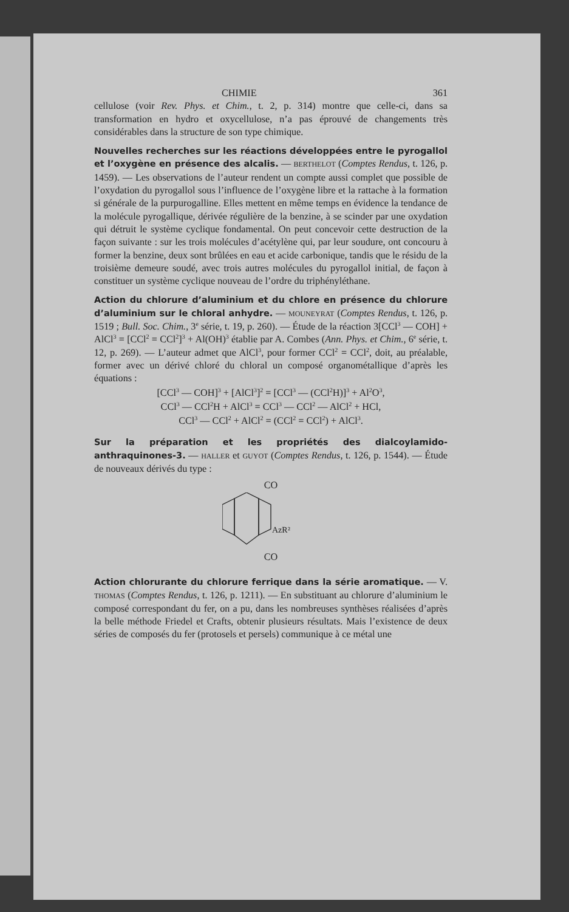CHIMIE 361
cellulose (voir Rev. Phys. et Chim., t. 2, p. 314) montre que celle-ci, dans sa transformation en hydro et oxycellulose, n’a pas éprouvé de changements très considérables dans la structure de son type chimique.
Nouvelles recherches sur les réactions développées entre le pyrogallol et l’oxygène en présence des alcalis. — BERTHELOT (Comptes Rendus, t. 126, p. 1459). — Les observations de l’auteur rendent un compte aussi complet que possible de l’oxydation du pyrogallol sous l’influence de l’oxygène libre et la rattache à la formation si générale de la purpurogalline. Elles mettent en même temps en évidence la tendance de la molécule pyrogallique, dérivée régulière de la benzine, à se scinder par une oxydation qui détruit le système cyclique fondamental. On peut concevoir cette destruction de la façon suivante : sur les trois molécules d’acétylène qui, par leur soudure, ont concouru à former la benzine, deux sont brûlées en eau et acide carbonique, tandis que le résidu de la troisième demeure soudé, avec trois autres molécules du pyrogallol initial, de façon à constituer un système cyclique nouveau de l’ordre du triphényléthane.
Action du chlorure d’aluminium et du chlore en présence du chlorure d’aluminium sur le chloral anhydre. — MOUNEYRAT (Comptes Rendus, t. 126, p. 1519 ; Bull. Soc. Chim., 3<sup>e</sup> série, t. 19, p. 260). — Étude de la réaction 3[CCl<sup>3</sup> — COH] + AlCl<sup>3</sup> = [CCl<sup>2</sup> = CCl<sup>2</sup>]<sup>3</sup> + Al(OH)<sup>3</sup> établie par A. Combes (Ann. Phys. et Chim., 6<sup>e</sup> série, t. 12, p. 269). — L’auteur admet que AlCl<sup>3</sup>, pour former CCl<sup>2</sup> = CCl<sup>2</sup>, doit, au préalable, former avec un dérivé chloré du chloral un composé organométallique d’après les équations :
[CCl<sup>3</sup> — COH]<sup>3</sup> + [AlCl<sup>3</sup>]<sup>2</sup> = [CCl<sup>3</sup> — (CCl<sup>2</sup>H)]<sup>3</sup> + Al<sup>2</sup>O<sup>3</sup>,
CCl<sup>3</sup> — CCl<sup>2</sup>H + AlCl<sup>3</sup> = CCl<sup>3</sup> — CCl<sup>2</sup> — AlCl<sup>2</sup> + HCl,
CCl<sup>3</sup> — CCl<sup>2</sup> + AlCl<sup>2</sup> = (CCl<sup>2</sup> = CCl<sup>2</sup>) + AlCl<sup>3</sup>.
Sur la préparation et les propriétés des dialcoylamido-anthraquinones-3. — HALLER et GUYOT (Comptes Rendus, t. 126, p. 1544). — Étude de nouveaux dérivés du type :
CO
AzR²
CO
Action chlorurante du chlorure ferrique dans la série aromatique. — V. THOMAS (Comptes Rendus, t. 126, p. 1211). — En substituant au chlorure d’aluminium le composé correspondant du fer, on a pu, dans les nombreuses synthèses réalisées d’après la belle méthode Friedel et Crafts, obtenir plusieurs résultats. Mais l’existence de deux séries de composés du fer (protosels et persels) communique à ce métal une